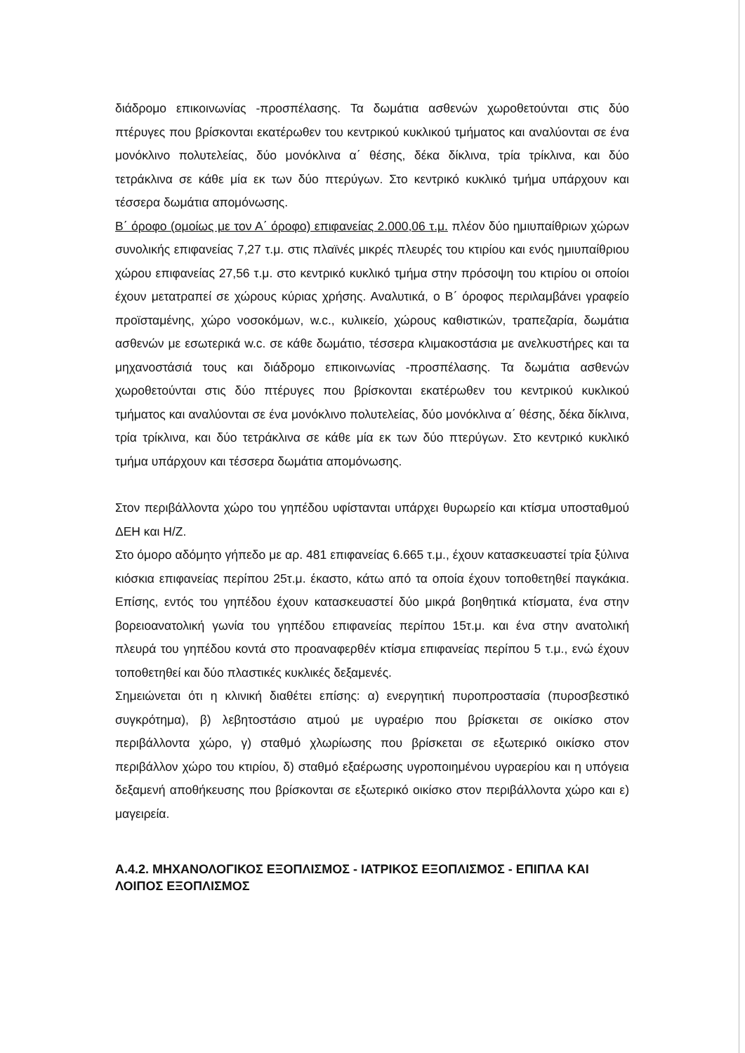διάδρομο επικοινωνίας -προσπέλασης. Τα δωμάτια ασθενών χωροθετούνται στις δύο πτέρυγες που βρίσκονται εκατέρωθεν του κεντρικού κυκλικού τμήματος και αναλύονται σε ένα μονόκλινο πολυτελείας, δύο μονόκλινα α΄ θέσης, δέκα δίκλινα, τρία τρίκλινα, και δύο τετράκλινα σε κάθε μία εκ των δύο πτερύγων. Στο κεντρικό κυκλικό τμήμα υπάρχουν και τέσσερα δωμάτια απομόνωσης.
Β΄ όροφο (ομοίως με τον Α΄ όροφο) επιφανείας 2.000,06 τ.μ. πλέον δύο ημιυπαίθριων χώρων συνολικής επιφανείας 7,27 τ.μ. στις πλαϊνές μικρές πλευρές του κτιρίου και ενός ημιυπαίθριου χώρου επιφανείας 27,56 τ.μ. στο κεντρικό κυκλικό τμήμα στην πρόσοψη του κτιρίου οι οποίοι έχουν μετατραπεί σε χώρους κύριας χρήσης. Αναλυτικά, ο Β΄ όροφος περιλαμβάνει γραφείο προϊσταμένης, χώρο νοσοκόμων, w.c., κυλικείο, χώρους καθιστικών, τραπεζαρία, δωμάτια ασθενών με εσωτερικά w.c. σε κάθε δωμάτιο, τέσσερα κλιμακοστάσια με ανελκυστήρες και τα μηχανοστάσιά τους και διάδρομο επικοινωνίας -προσπέλασης. Τα δωμάτια ασθενών χωροθετούνται στις δύο πτέρυγες που βρίσκονται εκατέρωθεν του κεντρικού κυκλικού τμήματος και αναλύονται σε ένα μονόκλινο πολυτελείας, δύο μονόκλινα α΄ θέσης, δέκα δίκλινα, τρία τρίκλινα, και δύο τετράκλινα σε κάθε μία εκ των δύο πτερύγων. Στο κεντρικό κυκλικό τμήμα υπάρχουν και τέσσερα δωμάτια απομόνωσης.
Στον περιβάλλοντα χώρο του γηπέδου υφίστανται υπάρχει θυρωρείο και κτίσμα υποσταθμού ΔΕΗ και Η/Ζ.
Στο όμορο αδόμητο γήπεδο με αρ. 481 επιφανείας 6.665 τ.μ., έχουν κατασκευαστεί τρία ξύλινα κιόσκια επιφανείας περίπου 25τ.μ. έκαστο, κάτω από τα οποία έχουν τοποθετηθεί παγκάκια. Επίσης, εντός του γηπέδου έχουν κατασκευαστεί δύο μικρά βοηθητικά κτίσματα, ένα στην βορειοανατολική γωνία του γηπέδου επιφανείας περίπου 15τ.μ. και ένα στην ανατολική πλευρά του γηπέδου κοντά στο προαναφερθέν κτίσμα επιφανείας περίπου 5 τ.μ., ενώ έχουν τοποθετηθεί και δύο πλαστικές κυκλικές δεξαμενές.
Σημειώνεται ότι η κλινική διαθέτει επίσης: α) ενεργητική πυροπροστασία (πυροσβεστικό συγκρότημα), β) λεβητοστάσιο ατμού με υγραέριο που βρίσκεται σε οικίσκο στον περιβάλλοντα χώρο, γ) σταθμό χλωρίωσης που βρίσκεται σε εξωτερικό οικίσκο στον περιβάλλον χώρο του κτιρίου, δ) σταθμό εξαέρωσης υγροποιημένου υγραερίου και η υπόγεια δεξαμενή αποθήκευσης που βρίσκονται σε εξωτερικό οικίσκο στον περιβάλλοντα χώρο και ε) μαγειρεία.
Α.4.2. ΜΗΧΑΝΟΛΟΓΙΚΟΣ ΕΞΟΠΛΙΣΜΟΣ - ΙΑΤΡΙΚΟΣ ΕΞΟΠΛΙΣΜΟΣ - ΕΠΙΠΛΑ ΚΑΙ ΛΟΙΠΟΣ ΕΞΟΠΛΙΣΜΟΣ